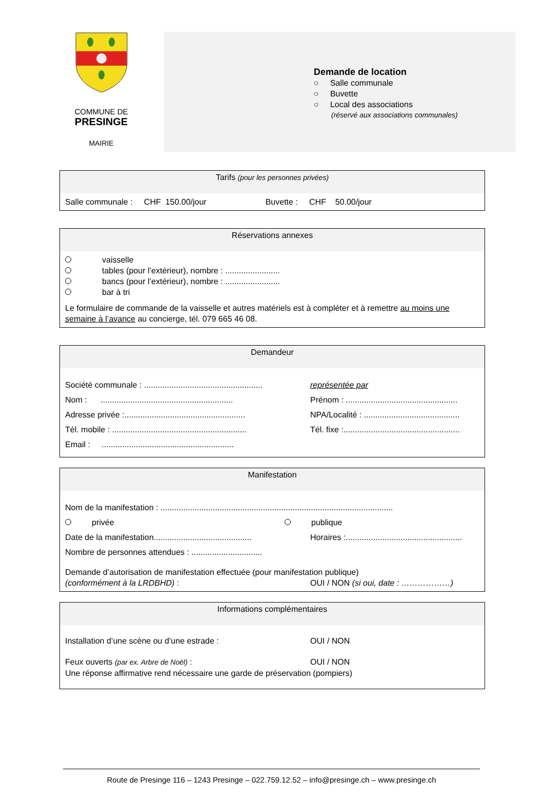COMMUNE DE
PRESINGE
MAIRIE
Demande de location
○ Salle communale
○ Buvette
○ Local des associations
(réservé aux associations communales)
Tarifs (pour les personnes privées)
Salle communale : CHF 150.00/jour Buvette : CHF 50.00/jour
Réservations annexes
vaisselle
tables (pour l’extérieur), nombre : ........................
bancs (pour l’extérieur), nombre : ........................
bar à tri
Le formulaire de commande de la vaisselle et autres matériels est à compléter et à remettre au moins une semaine à l’avance au concierge, tél. 079 665 46 08.
Demandeur
Société communale : ....................................................
représentée par
Nom : ..........................................................
Prénom : .................................................
Adresse privée :.....................................................
NPA/Localité : ..........................................
Tél. mobile : ...........................................................
Tél. fixe :...................................................
Email : ..........................................................
Manifestation
Nom de la manifestation : ......................................................................................................
privée publique
Date de la manifestation...........................................
Horaires :...................................................
Nombre de personnes attendues : ...............................
Demande d’autorisation de manifestation effectuée (pour manifestation publique)
(conformément à la LRDBHD) : OUI / NON (si oui, date : ………………)
Informations complémentaires
Installation d’une scène ou d’une estrade : OUI / NON
Feux ouverts (par ex. Arbre de Noël) : OUI / NON
Une réponse affirmative rend nécessaire une garde de préservation (pompiers)
Route de Presinge 116 – 1243 Presinge – 022.759.12.52 – info@presinge.ch – www.presinge.ch